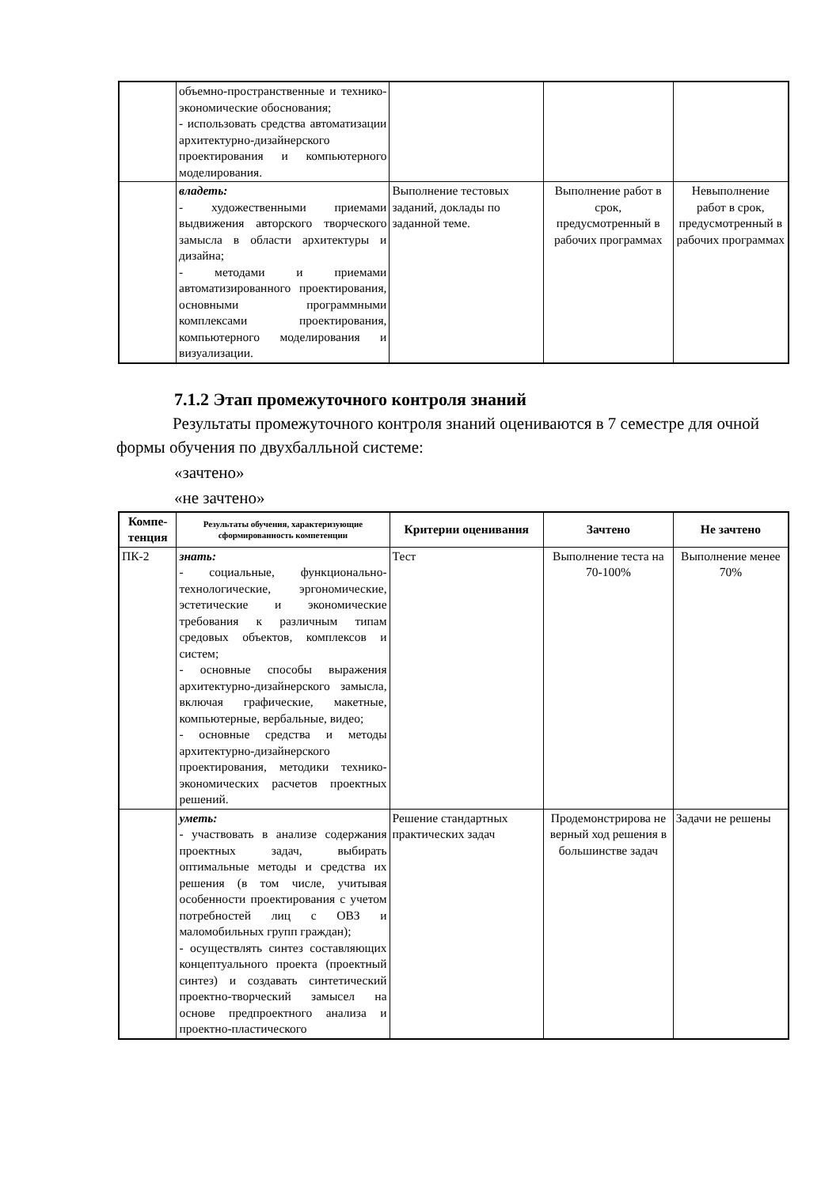| | объемно-пространственные и технико-экономические обоснования; - использовать средства автоматизации архитектурно-дизайнерского проектирования и компьютерного моделирования. | | | |
| | владеть: - художественными приемами выдвижения авторского творческого замысла в области архитектуры и дизайна; - методами и приемами автоматизированного проектирования, основными программными комплексами проектирования, компьютерного моделирования и визуализации. | Выполнение тестовых заданий, доклады по заданной теме. | Выполнение работ в срок, предусмотренный в рабочих программах | Невыполнение работ в срок, предусмотренный в рабочих программах |
7.1.2 Этап промежуточного контроля знаний
Результаты промежуточного контроля знаний оцениваются в 7 семестре для очной формы обучения по двухбалльной системе:
«зачтено»
«не зачтено»
| Компе- тенция | Результаты обучения, характеризующие сформированность компетенции | Критерии оценивания | Зачтено | Не зачтено |
| --- | --- | --- | --- | --- |
| ПК-2 | знать: - социальные, функционально-технологические, эргономические, эстетические и экономические требования к различным типам средовых объектов, комплексов и систем; - основные способы выражения архитектурно-дизайнерского замысла, включая графические, макетные, компьютерные, вербальные, видео; - основные средства и методы архитектурно-дизайнерского проектирования, методики технико-экономических расчетов проектных решений. | Тест | Выполнение теста на 70-100% | Выполнение менее 70% |
| | уметь: - участвовать в анализе содержания проектных задач, выбирать оптимальные методы и средства их решения (в том числе, учитывая особенности проектирования с учетом потребностей лиц с ОВЗ и маломобильных групп граждан); - осуществлять синтез составляющих концептуального проекта (проектный синтез) и создавать синтетический проектно-творческий замысел на основе предпроектного анализа и проектно-пластического | Решение стандартных практических задач | Продемонстрирова не верный ход решения в большинстве задач | Задачи не решены |